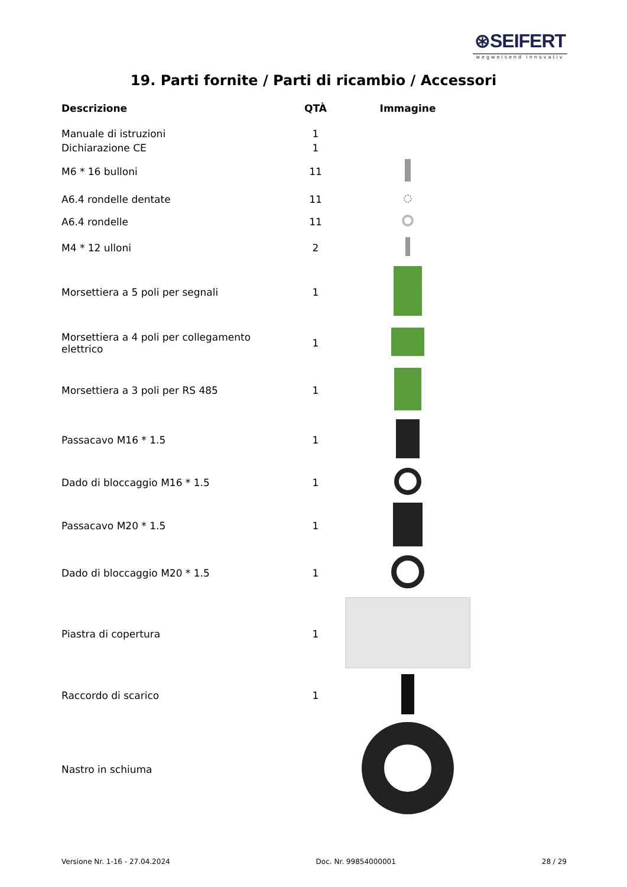⊛SEIFERT
wegweisend innovativ
19. Parti fornite / Parti di ricambio / Accessori
| Descrizione | QTÀ | Immagine |
| --- | --- | --- |
| Manuale di istruzioni | 1 | |
| Dichiarazione CE | 1 | |
| M6 * 16 bulloni | 11 | |
| A6.4 rondelle dentate | 11 | |
| A6.4 rondelle | 11 | |
| M4 * 12 ulloni | 2 | |
| Morsettiera a 5 poli per segnali | 1 | |
| Morsettiera a 4 poli per collegamento elettrico | 1 | |
| Morsettiera a 3 poli per RS 485 | 1 | |
| Passacavo M16 * 1.5 | 1 | |
| Dado di bloccaggio M16 * 1.5 | 1 | |
| Passacavo M20 * 1.5 | 1 | |
| Dado di bloccaggio M20 * 1.5 | 1 | |
| Piastra di copertura | 1 | |
| Raccordo di scarico | 1 | |
| Nastro in schiuma | | |
Versione Nr. 1-16 - 27.04.2024 Doc. Nr. 99854000001 28 / 29